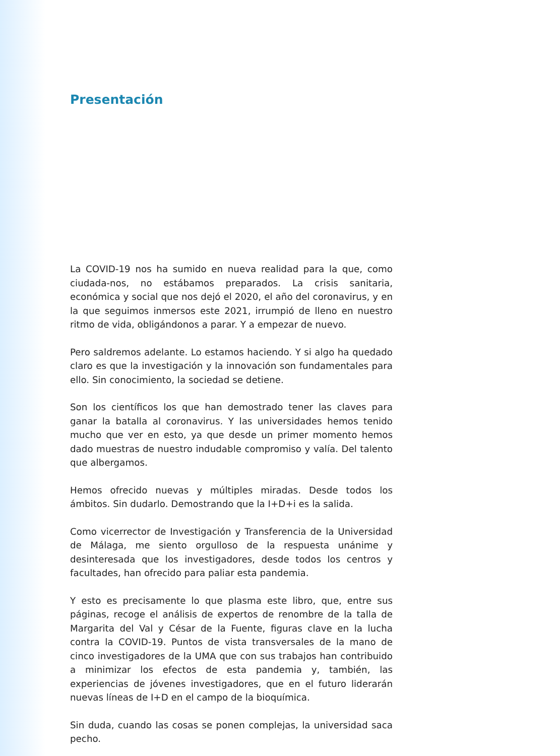Presentación
La COVID-19 nos ha sumido en nueva realidad para la que, como ciudada-nos, no estábamos preparados. La crisis sanitaria, económica y social que nos dejó el 2020, el año del coronavirus, y en la que seguimos inmersos este 2021, irrumpió de lleno en nuestro ritmo de vida, obligándonos a parar. Y a empezar de nuevo.
Pero saldremos adelante. Lo estamos haciendo. Y si algo ha quedado claro es que la investigación y la innovación son fundamentales para ello. Sin conocimiento, la sociedad se detiene.
Son los científicos los que han demostrado tener las claves para ganar la batalla al coronavirus. Y las universidades hemos tenido mucho que ver en esto, ya que desde un primer momento hemos dado muestras de nuestro indudable compromiso y valía. Del talento que albergamos.
Hemos ofrecido nuevas y múltiples miradas. Desde todos los ámbitos. Sin dudarlo. Demostrando que la I+D+i es la salida.
Como vicerrector de Investigación y Transferencia de la Universidad de Málaga, me siento orgulloso de la respuesta unánime y desinteresada que los investigadores, desde todos los centros y facultades, han ofrecido para paliar esta pandemia.
Y esto es precisamente lo que plasma este libro, que, entre sus páginas, recoge el análisis de expertos de renombre de la talla de Margarita del Val y César de la Fuente, figuras clave en la lucha contra la COVID-19. Puntos de vista transversales de la mano de cinco investigadores de la UMA que con sus trabajos han contribuido a minimizar los efectos de esta pandemia y, también, las experiencias de jóvenes investigadores, que en el futuro liderarán nuevas líneas de I+D en el campo de la bioquímica.
Sin duda, cuando las cosas se ponen complejas, la universidad saca pecho.